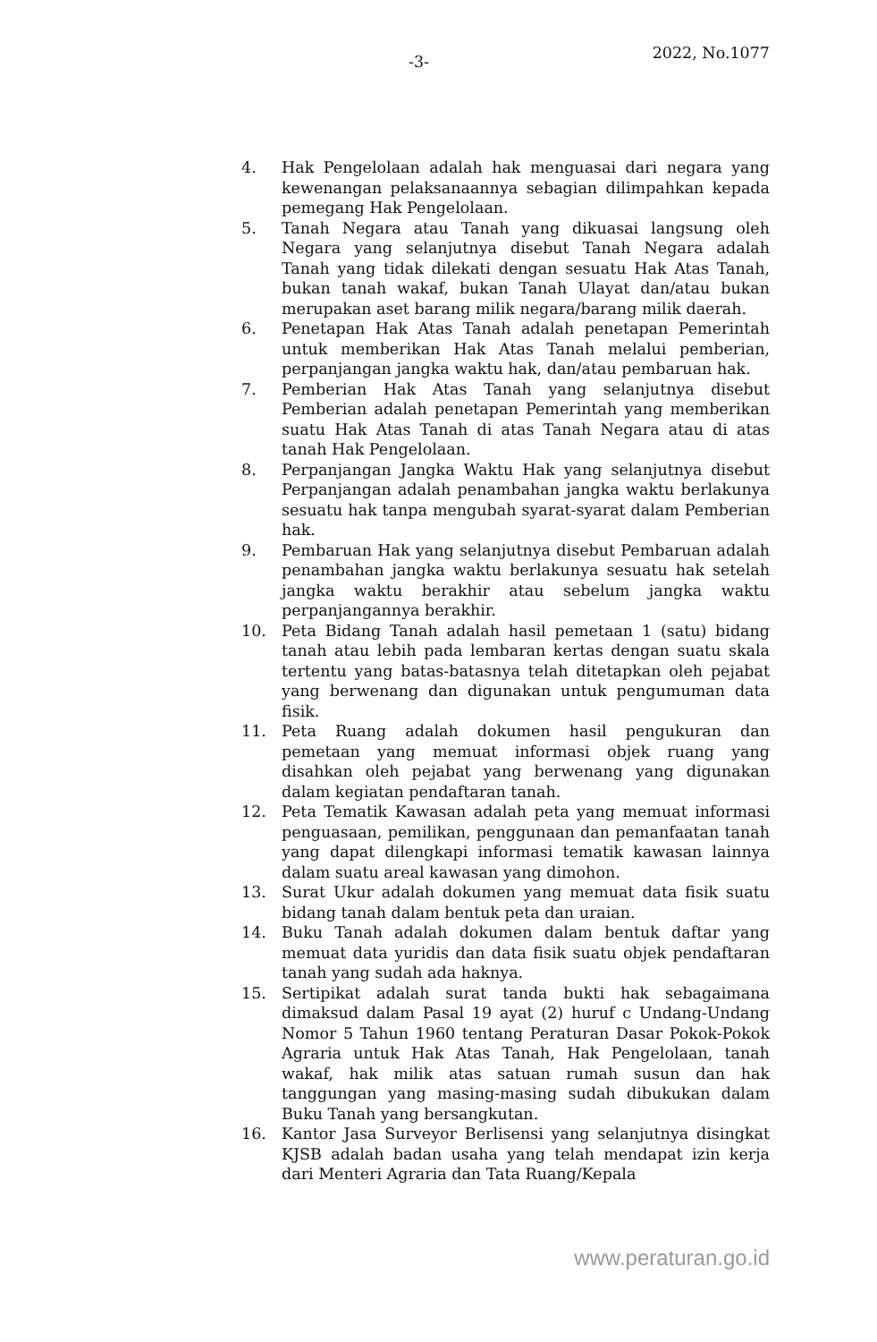-3-
2022, No.1077
4. Hak Pengelolaan adalah hak menguasai dari negara yang kewenangan pelaksanaannya sebagian dilimpahkan kepada pemegang Hak Pengelolaan.
5. Tanah Negara atau Tanah yang dikuasai langsung oleh Negara yang selanjutnya disebut Tanah Negara adalah Tanah yang tidak dilekati dengan sesuatu Hak Atas Tanah, bukan tanah wakaf, bukan Tanah Ulayat dan/atau bukan merupakan aset barang milik negara/barang milik daerah.
6. Penetapan Hak Atas Tanah adalah penetapan Pemerintah untuk memberikan Hak Atas Tanah melalui pemberian, perpanjangan jangka waktu hak, dan/atau pembaruan hak.
7. Pemberian Hak Atas Tanah yang selanjutnya disebut Pemberian adalah penetapan Pemerintah yang memberikan suatu Hak Atas Tanah di atas Tanah Negara atau di atas tanah Hak Pengelolaan.
8. Perpanjangan Jangka Waktu Hak yang selanjutnya disebut Perpanjangan adalah penambahan jangka waktu berlakunya sesuatu hak tanpa mengubah syarat-syarat dalam Pemberian hak.
9. Pembaruan Hak yang selanjutnya disebut Pembaruan adalah penambahan jangka waktu berlakunya sesuatu hak setelah jangka waktu berakhir atau sebelum jangka waktu perpanjangannya berakhir.
10. Peta Bidang Tanah adalah hasil pemetaan 1 (satu) bidang tanah atau lebih pada lembaran kertas dengan suatu skala tertentu yang batas-batasnya telah ditetapkan oleh pejabat yang berwenang dan digunakan untuk pengumuman data fisik.
11. Peta Ruang adalah dokumen hasil pengukuran dan pemetaan yang memuat informasi objek ruang yang disahkan oleh pejabat yang berwenang yang digunakan dalam kegiatan pendaftaran tanah.
12. Peta Tematik Kawasan adalah peta yang memuat informasi penguasaan, pemilikan, penggunaan dan pemanfaatan tanah yang dapat dilengkapi informasi tematik kawasan lainnya dalam suatu areal kawasan yang dimohon.
13. Surat Ukur adalah dokumen yang memuat data fisik suatu bidang tanah dalam bentuk peta dan uraian.
14. Buku Tanah adalah dokumen dalam bentuk daftar yang memuat data yuridis dan data fisik suatu objek pendaftaran tanah yang sudah ada haknya.
15. Sertipikat adalah surat tanda bukti hak sebagaimana dimaksud dalam Pasal 19 ayat (2) huruf c Undang-Undang Nomor 5 Tahun 1960 tentang Peraturan Dasar Pokok-Pokok Agraria untuk Hak Atas Tanah, Hak Pengelolaan, tanah wakaf, hak milik atas satuan rumah susun dan hak tanggungan yang masing-masing sudah dibukukan dalam Buku Tanah yang bersangkutan.
16. Kantor Jasa Surveyor Berlisensi yang selanjutnya disingkat KJSB adalah badan usaha yang telah mendapat izin kerja dari Menteri Agraria dan Tata Ruang/Kepala
www.peraturan.go.id